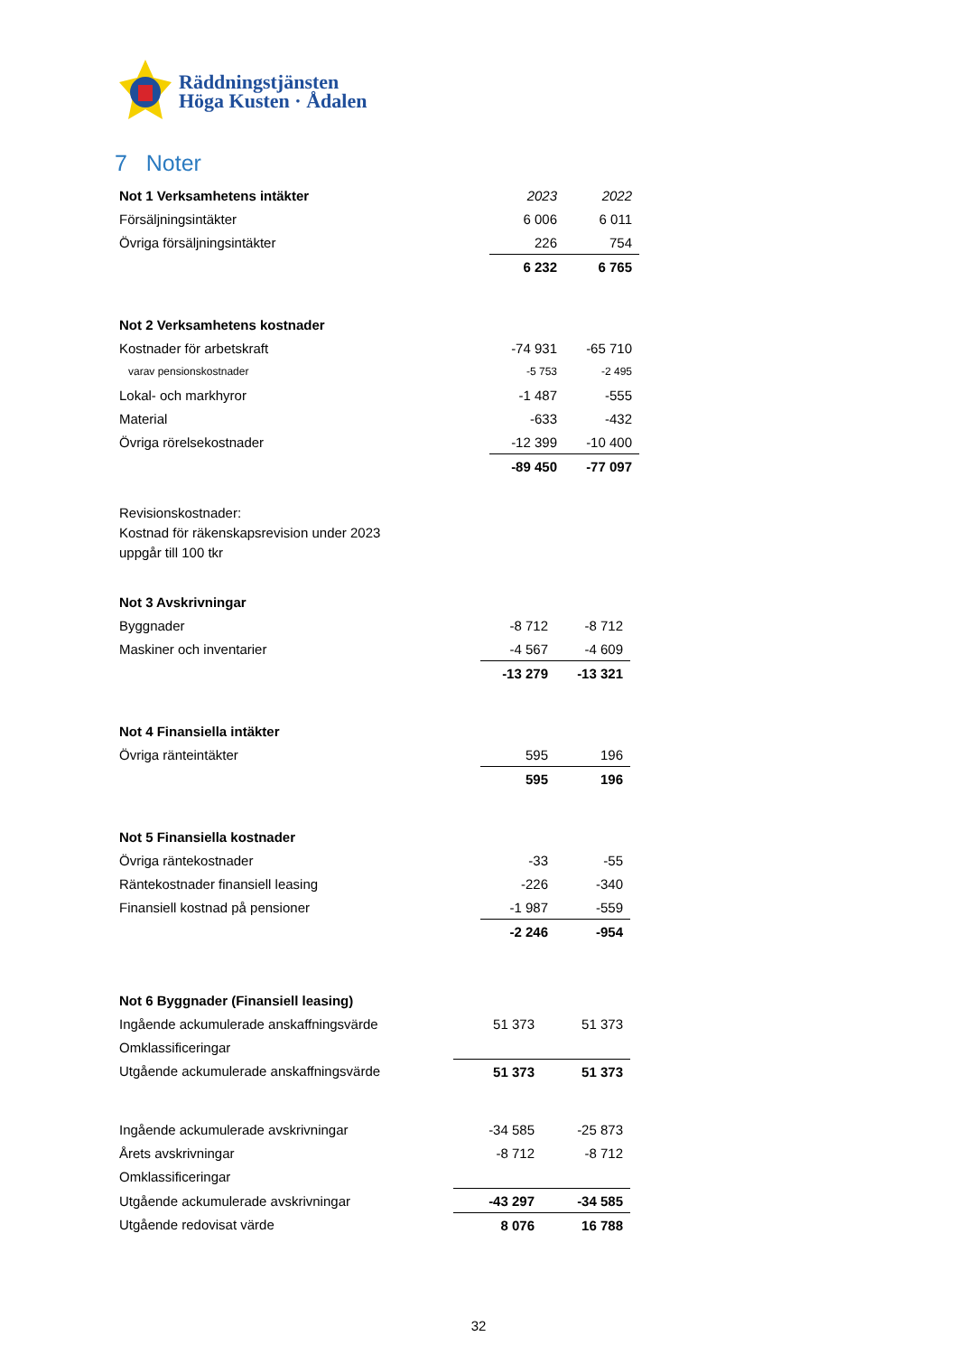Räddningstjänsten
Höga Kusten · Ådalen
7 Noter
| Not 1 Verksamhetens intäkter | 2023 | 2022 |
| Försäljningsintäkter | 6 006 | 6 011 |
| Övriga försäljningsintäkter | 226 | 754 |
| | 6 232 | 6 765 |
| Not 2 Verksamhetens kostnader | | |
| Kostnader för arbetskraft | -74 931 | -65 710 |
| varav pensionskostnader | -5 753 | -2 495 |
| Lokal- och markhyror | -1 487 | -555 |
| Material | -633 | -432 |
| Övriga rörelsekostnader | -12 399 | -10 400 |
| | -89 450 | -77 097 |
Revisionskostnader:
Kostnad för räkenskapsrevision under 2023
uppgår till 100 tkr
| Not 3 Avskrivningar | | |
| Byggnader | -8 712 | -8 712 |
| Maskiner och inventarier | -4 567 | -4 609 |
| | -13 279 | -13 321 |
| Not 4 Finansiella intäkter | | |
| Övriga ränteintäkter | 595 | 196 |
| | 595 | 196 |
| Not 5 Finansiella kostnader | | |
| Övriga räntekostnader | -33 | -55 |
| Räntekostnader finansiell leasing | -226 | -340 |
| Finansiell kostnad på pensioner | -1 987 | -559 |
| | -2 246 | -954 |
| Not 6 Byggnader (Finansiell leasing) | | |
| Ingående ackumulerade anskaffningsvärde | 51 373 | 51 373 |
| Omklassificeringar | | |
| Utgående ackumulerade anskaffningsvärde | 51 373 | 51 373 |
| Ingående ackumulerade avskrivningar | -34 585 | -25 873 |
| Årets avskrivningar | -8 712 | -8 712 |
| Omklassificeringar | | |
| Utgående ackumulerade avskrivningar | -43 297 | -34 585 |
| Utgående redovisat värde | 8 076 | 16 788 |
32